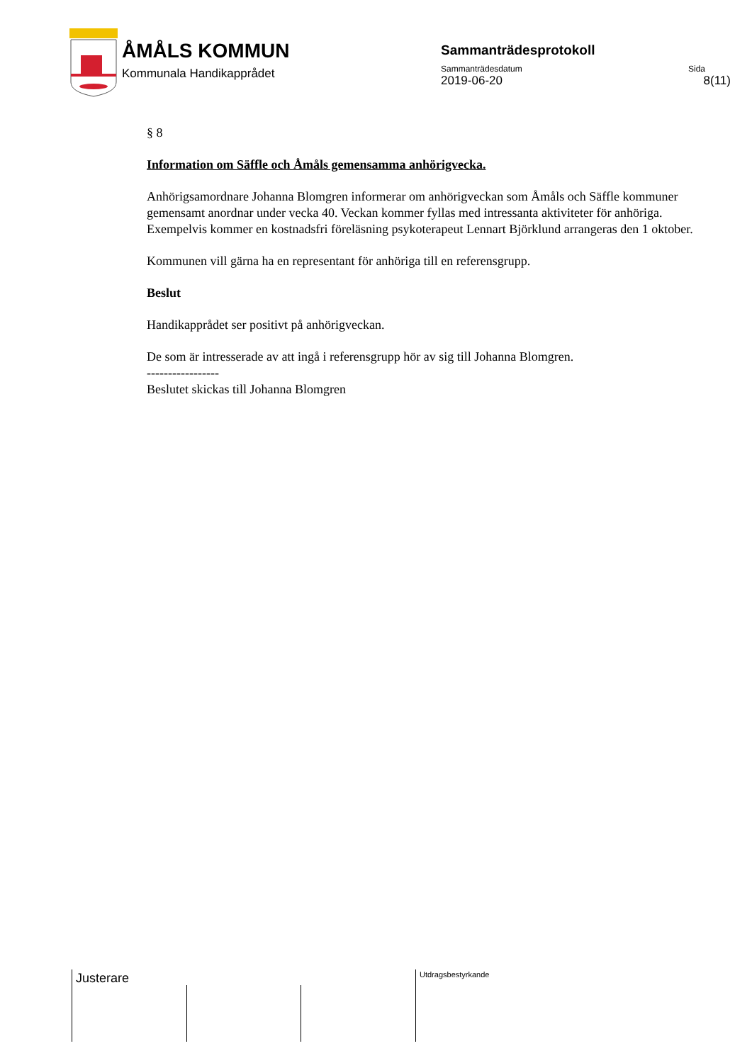ÅMÅLS KOMMUN
Kommunala Handikapprådet
Sammanträdesprotokoll
Sammanträdesdatum Sida
2019-06-20 8(11)
§ 8
Information om Säffle och Åmåls gemensamma anhörigvecka.
Anhörigsamordnare Johanna Blomgren informerar om anhörigveckan som Åmåls och Säffle kommuner gemensamt anordnar under vecka 40. Veckan kommer fyllas med intressanta aktiviteter för anhöriga. Exempelvis kommer en kostnadsfri föreläsning psykoterapeut Lennart Björklund arrangeras den 1 oktober.
Kommunen vill gärna ha en representant för anhöriga till en referensgrupp.
Beslut
Handikapprådet ser positivt på anhörigveckan.
De som är intresserade av att ingå i referensgrupp hör av sig till Johanna Blomgren.
-----------------
Beslutet skickas till Johanna Blomgren
Justerare Utdragsbestyrkande